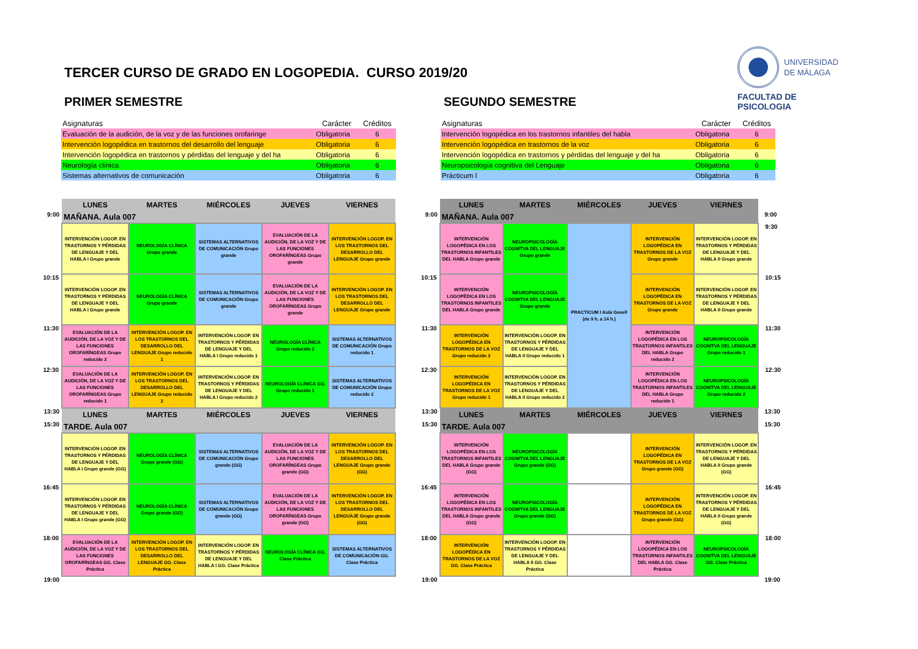TERCER CURSO DE GRADO EN LOGOPEDIA. CURSO 2019/20
UNIVERSIDAD
DE MÁLAGA
FACULTAD DE PSICOLOGIA
PRIMER SEMESTRE
| Asignaturas | Carácter | Créditos |
| --- | --- | --- |
| Evaluación de la audición, de la voz y de las funciones orofaringe | Obligatoria | 6 |
| Intervención logopédica en trastornos del desarrollo del lenguaje | Obligatoria | 6 |
| Intervención logopédica en trastornos y pérdidas del lenguaje y del ha | Obligatoria | 6 |
| Neurología clínica | Obligatoria | 6 |
| Sistemas alternativos de comunicación | Obligatoria | 6 |
| | LUNES | MARTES | MIÉRCOLES | JUEVES | VIERNES |
| 9:00 | MAÑANA. Aula 007 | | | | |
| | INTERVENCIÓN LOGOP. EN TRASTORNOS Y PÉRDIDAS DE LENGUAJE Y DEL HABLA I Grupo grande | NEUROLOGÍA CLÍNICA Grupo grande | SISTEMAS ALTERNATIVOS DE COMUNICACIÓN Grupo grande | EVALUACIÓN DE LA AUDICIÓN, DE LA VOZ Y DE LAS FUNCIONES OROFARÍNGEAS Grupo grande | INTERVENCIÓN LOGOP. EN LOS TRASTORNOS DEL DESARROLLO DEL LENGUAJE Grupo grande |
| 10:15 | INTERVENCIÓN LOGOP. EN TRASTORNOS Y PÉRDIDAS DE LENGUAJE Y DEL HABLA I Grupo grande | NEUROLOGÍA CLÍNICA Grupo grande | SISTEMAS ALTERNATIVOS DE COMUNICACIÓN Grupo grande | EVALUACIÓN DE LA AUDICIÓN, DE LA VOZ Y DE LAS FUNCIONES OROFARÍNGEAS Grupo grande | INTERVENCIÓN LOGOP. EN LOS TRASTORNOS DEL DESARROLLO DEL LENGUAJE Grupo grande |
| 11:30 | EVALUACIÓN DE LA AUDICIÓN, DE LA VOZ Y DE LAS FUNCIONES OROFARÍNGEAS Grupo reducido 2 | INTERVENCIÓN LOGOP. EN LOS TRASTORNOS DEL DESARROLLO DEL LENGUAJE Grupo reducido 1 | INTERVENCIÓN LOGOP. EN TRASTORNOS Y PÉRDIDAS DE LENGUAJE Y DEL HABLA I Grupo reducido 1 | NEUROLOGÍA CLÍNICA Grupo reducido 2 | SISTEMAS ALTERNATIVOS DE COMUNICACIÓN Grupo reducido 1 |
| 12:30 | EVALUACIÓN DE LA AUDICIÓN, DE LA VOZ Y DE LAS FUNCIONES OROFARÍNGEAS Grupo reducido 1 | INTERVENCIÓN LOGOP. EN LOS TRASTORNOS DEL DESARROLLO DEL LENGUAJE Grupo reducido 2 | INTERVENCIÓN LOGOP. EN TRASTORNOS Y PÉRDIDAS DE LENGUAJE Y DEL HABLA I Grupo reducido 2 | NEUROLOGÍA CLÍNICA GG. Grupo reducido 1 | SISTEMAS ALTERNATIVOS DE COMUNICACIÓN Grupo reducido 2 |
| 13:30 | LUNES | MARTES | MIÉRCOLES | JUEVES | VIERNES |
| 15:30 | TARDE. Aula 007 | | | | |
| | INTERVENCIÓN LOGOP. EN TRASTORNOS Y PÉRDIDAS DE LENGUAJE Y DEL HABLA I Grupo grande (GG) | NEUROLOGÍA CLÍNICA Grupo grande (GG) | SISTEMAS ALTERNATIVOS DE COMUNICACIÓN Grupo grande (GG) | EVALUACIÓN DE LA AUDICIÓN, DE LA VOZ Y DE LAS FUNCIONES OROFARÍNGEAS Grupo grande (GG) | INTERVENCIÓN LOGOP. EN LOS TRASTORNOS DEL DESARROLLO DEL LENGUAJE Grupo grande (GG) |
| 16:45 | INTERVENCIÓN LOGOP. EN TRASTORNOS Y PÉRDIDAS DE LENGUAJE Y DEL HABLA I Grupo grande (GG) | NEUROLOGÍA CLÍNICA Grupo grande (GG) | SISTEMAS ALTERNATIVOS DE COMUNICACIÓN Grupo grande (GG) | EVALUACIÓN DE LA AUDICIÓN, DE LA VOZ Y DE LAS FUNCIONES OROFARÍNGEAS Grupo grande (GG) | INTERVENCIÓN LOGOP. EN LOS TRASTORNOS DEL DESARROLLO DEL LENGUAJE Grupo grande (GG) |
| 18:00 | EVALUACIÓN DE LA AUDICIÓN, DE LA VOZ Y DE LAS FUNCIONES OROFARÍNGEAS GG. Clase Práctica | INTERVENCIÓN LOGOP. EN LOS TRASTORNOS DEL DESARROLLO DEL LENGUAJE GG. Clase Práctica | INTERVENCIÓN LOGOP. EN TRASTORNOS Y PÉRDIDAS DE LENGUAJE Y DEL HABLA I GG. Clase Práctica | NEUROLOGÍA CLÍNICA GG. Clase Práctica | SISTEMAS ALTERNATIVOS DE COMUNICACIÓN GG. Clase Práctica |
| 19:00 | | | | | |
SEGUNDO SEMESTRE
| Asignaturas | Carácter | Créditos |
| --- | --- | --- |
| Intervención logopédica en los trastornos infantiles del habla | Obligatoria | 6 |
| Intervención logopédica en trastornos de la voz | Obligatoria | 6 |
| Intervención logopédica en trastornos y pérdidas del lenguaje y del ha | Obligatoria | 6 |
| Neuropsicología cognitiva del Lenguaje | Obligatoria | 6 |
| Prácticum I | Obligatoria | 6 |
| | LUNES | MARTES | MIÉRCOLES | JUEVES | VIERNES | |
| 9:00 | MAÑANA. Aula 007 | | | | | 9:00 |
| | INTERVENCIÓN LOGOPÉDICA EN LOS TRASTORNOS INFANTILES DEL HABLA Grupo grande | NEUROPSICOLOGÍA COGNITVA DEL LENGUAJE Grupo grande | PRACTICUM I Aula Gesell (de 9 h. a 14 h.) | INTERVENCIÓN LOGOPÉDICA EN TRASTORNOS DE LA VOZ Grupo grande | INTERVENCIÓN LOGOP. EN TRASTORNOS Y PÉRDIDAS DE LENGUAJE Y DEL HABLA II Grupo grande | 9:30 |
| 10:15 | INTERVENCIÓN LOGOPÉDICA EN LOS TRASTORNOS INFANTILES DEL HABLA Grupo grande | NEUROPSICOLOGÍA COGNITVA DEL LENGUAJE Grupo grande | | INTERVENCIÓN LOGOPÉDICA EN TRASTORNOS DE LA VOZ Grupo grande | INTERVENCIÓN LOGOP. EN TRASTORNOS Y PÉRDIDAS DE LENGUAJE Y DEL HABLA II Grupo grande | 10:15 |
| 11:30 | INTERVENCIÓN LOGOPÉDICA EN TRASTORNOS DE LA VOZ Grupo reducido 2 | INTERVENCIÓN LOGOP. EN TRASTORNOS Y PÉRDIDAS DE LENGUAJE Y DEL HABLA II Grupo reducido 1 | | INTERVENCIÓN LOGOPÉDICA EN LOS TRASTORNOS INFANTILES DEL HABLA Grupo reducido 2 | NEUROPSICOLOGÍA COGNITVA DEL LENGUAJE Grupo reducido 1 | 11:30 |
| 12:30 | INTERVENCIÓN LOGOPÉDICA EN TRASTORNOS DE LA VOZ Grupo reducido 1 | INTERVENCIÓN LOGOP. EN TRASTORNOS Y PÉRDIDAS DE LENGUAJE Y DEL HABLA II Grupo reducido 2 | | INTERVENCIÓN LOGOPÉDICA EN LOS TRASTORNOS INFANTILES DEL HABLA Grupo reducido 1 | NEUROPSICOLOGÍA COGNITVA DEL LENGUAJE Grupo reducido 2 | 12:30 |
| 13:30 | LUNES | MARTES | MIÉRCOLES | JUEVES | VIERNES | 13:30 |
| 15:30 | TARDE. Aula 007 | | | | | 15:30 |
| | INTERVENCIÓN LOGOPÉDICA EN LOS TRASTORNOS INFANTILES DEL HABLA Grupo grande (GG) | NEUROPSICOLOGÍA COGNITVA DEL LENGUAJE Grupo grande (GG) | | INTERVENCIÓN LOGOPÉDICA EN TRASTORNOS DE LA VOZ Grupo grande (GG) | INTERVENCIÓN LOGOP. EN TRASTORNOS Y PÉRDIDAS DE LENGUAJE Y DEL HABLA II Grupo grande (GG) | |
| 16:45 | INTERVENCIÓN LOGOPÉDICA EN LOS TRASTORNOS INFANTILES DEL HABLA Grupo grande (GG) | NEUROPSICOLOGÍA COGNITVA DEL LENGUAJE Grupo grande (GG) | | INTERVENCIÓN LOGOPÉDICA EN TRASTORNOS DE LA VOZ Grupo grande (GG) | INTERVENCIÓN LOGOP. EN TRASTORNOS Y PÉRDIDAS DE LENGUAJE Y DEL HABLA II Grupo grande (GG) | 16:45 |
| 18:00 | INTERVENCIÓN LOGOPÉDICA EN TRASTORNOS DE LA VOZ GG. Clase Práctica | INTERVENCIÓN LOGOP. EN TRASTORNOS Y PÉRDIDAS DE LENGUAJE Y DEL HABLA II GG. Clase Práctica | | INTERVENCIÓN LOGOPÉDICA EN LOS TRASTORNOS INFANTILES DEL HABLA GG. Clase Práctica | NEUROPSICOLOGÍA COGNITVA DEL LENGUAJE GG. Clase Práctica | 18:00 |
| 19:00 | | | | | | 19:00 |